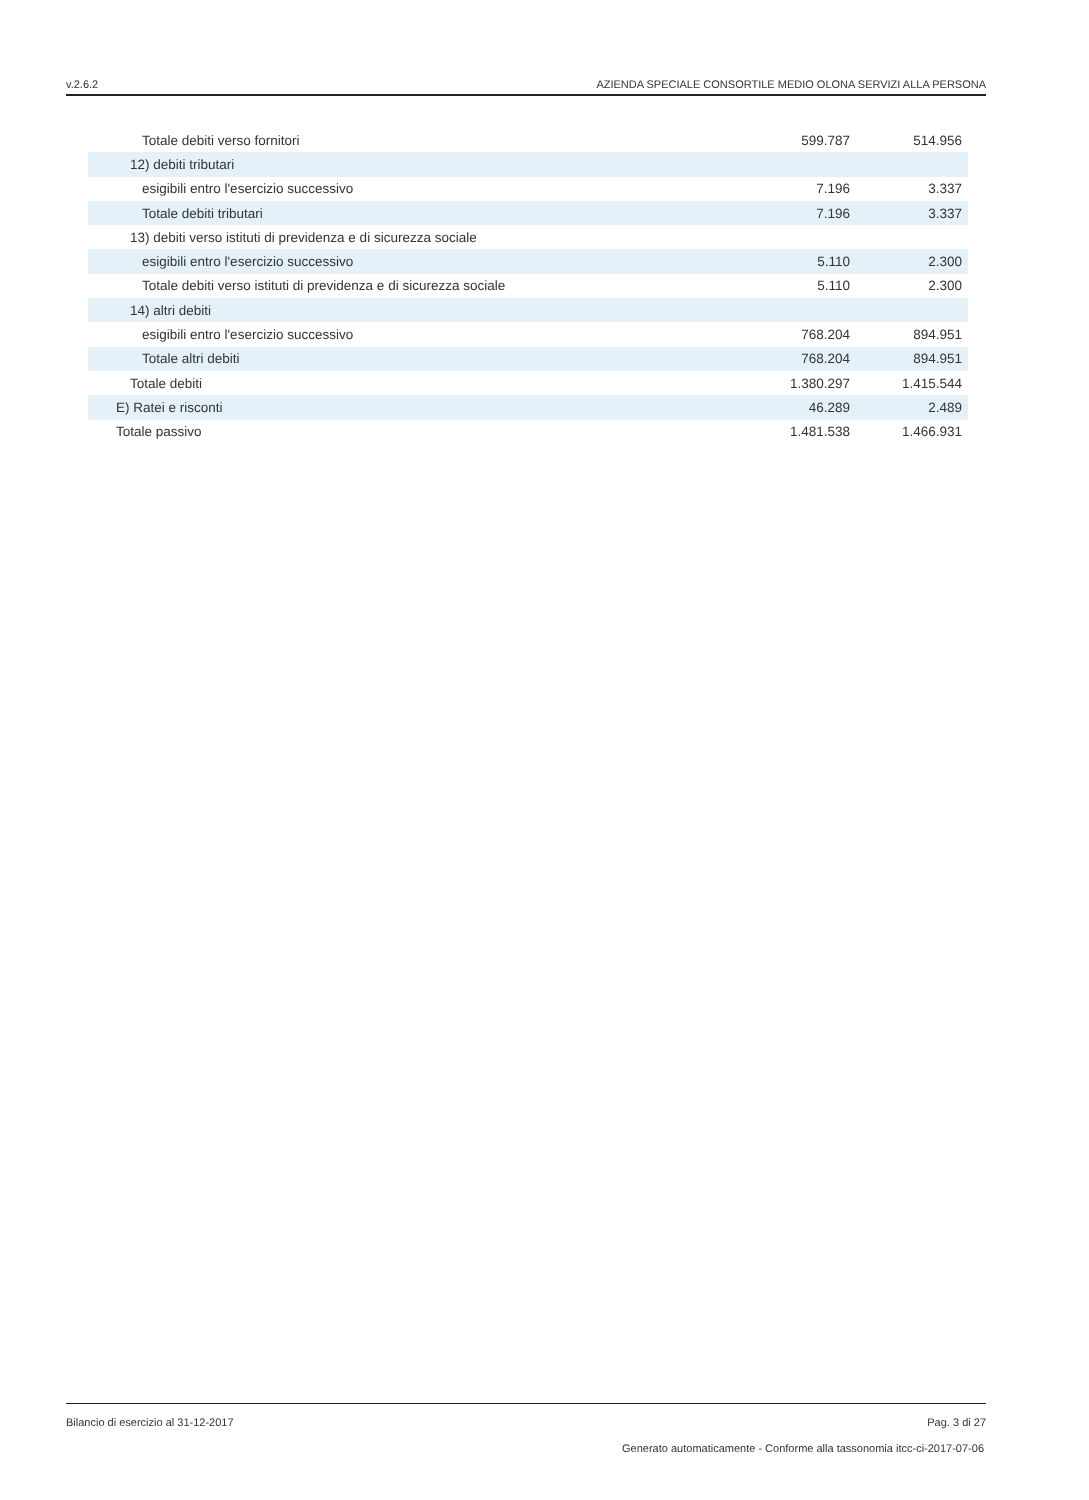v.2.6.2 AZIENDA SPECIALE CONSORTILE MEDIO OLONA SERVIZI ALLA PERSONA
| Totale debiti verso fornitori | 599.787 | 514.956 |
| 12) debiti tributari | | |
| esigibili entro l'esercizio successivo | 7.196 | 3.337 |
| Totale debiti tributari | 7.196 | 3.337 |
| 13) debiti verso istituti di previdenza e di sicurezza sociale | | |
| esigibili entro l'esercizio successivo | 5.110 | 2.300 |
| Totale debiti verso istituti di previdenza e di sicurezza sociale | 5.110 | 2.300 |
| 14) altri debiti | | |
| esigibili entro l'esercizio successivo | 768.204 | 894.951 |
| Totale altri debiti | 768.204 | 894.951 |
| Totale debiti | 1.380.297 | 1.415.544 |
| E) Ratei e risconti | 46.289 | 2.489 |
| Totale passivo | 1.481.538 | 1.466.931 |
Bilancio di esercizio al 31-12-2017 Pag. 3 di 27
Generato automaticamente - Conforme alla tassonomia itcc-ci-2017-07-06